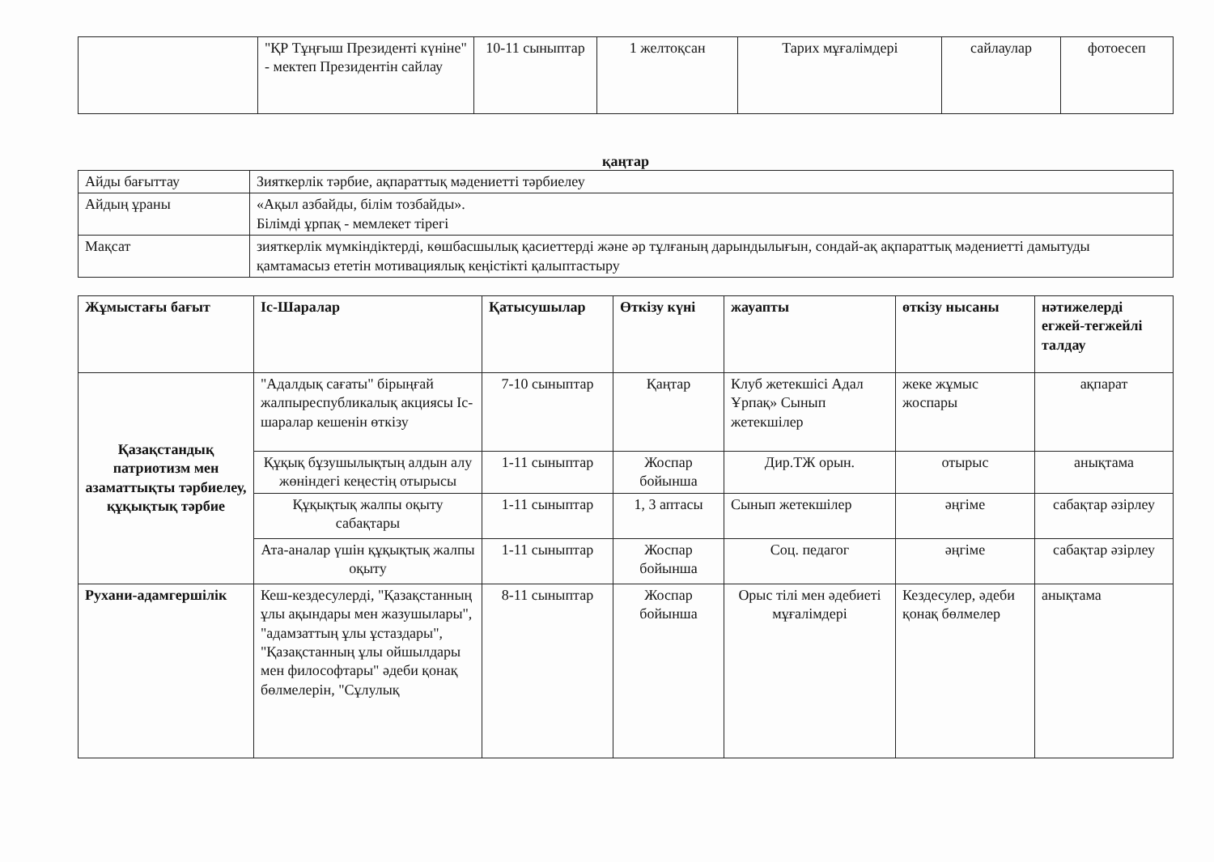| | "ҚР Тұңғыш Президенті күніне" - мектеп Президентін сайлау | 10-11 сыныптар | 1 желтоқсан | Тарих мұғалімдері | сайлаулар | фотоесеп |
қаңтар
| Айды бағыттау | Зияткерлік тәрбие, ақпараттық мәдениетті тәрбиелеу |
| Айдың ұраны | «Ақыл азбайды, білім тозбайды». Білімді ұрпақ - мемлекет тірегі |
| Мақсат | зияткерлік мүмкіндіктерді, көшбасшылық қасиеттерді және әр тұлғаның дарындылығын, сондай-ақ ақпараттық мәдениетті дамытуды қамтамасыз ететін мотивациялық кеңістікті қалыптастыру |
| Жұмыстағы бағыт | Іс-Шаралар | Қатысушылар | Өткізу күні | жауапты | өткізу нысаны | нәтижелерді егжей-тегжейлі талдау |
| --- | --- | --- | --- | --- | --- | --- |
| Қазақстандық патриотизм мен азаматтықты тәрбиелеу, құқықтық тәрбие | "Адалдық сағаты" бірыңғай жалпыреспубликалық акциясы Іс-шаралар кешенін өткізу | 7-10 сыныптар | Қаңтар | Клуб жетекшісі Адал Ұрпақ» Сынып жетекшілер | жеке жұмыс жоспары | ақпарат |
| | Құқық бұзушылықтың алдын алу жөніндегі кеңестің отырысы | 1-11 сыныптар | Жоспар бойынша | Дир.ТЖ орын. | отырыс | анықтама |
| | Құқықтық жалпы оқыту сабақтары | 1-11 сыныптар | 1, 3 аптасы | Сынып жетекшілер | әңгіме | сабақтар әзірлеу |
| | Ата-аналар үшін құқықтық жалпы оқыту | 1-11 сыныптар | Жоспар бойынша | Соц. педагог | әңгіме | сабақтар әзірлеу |
| Рухани-адамгершілік | Кеш-кездесулерді, "Қазақстанның ұлы ақындары мен жазушылары", "адамзаттың ұлы ұстаздары", "Қазақстанның ұлы ойшылдары мен философтары" әдеби қонақ бөлмелерін, "Сұлулық | 8-11 сыныптар | Жоспар бойынша | Орыс тілі мен әдебиеті мұғалімдері | Кездесулер, әдеби қонақ бөлмелер | анықтама |